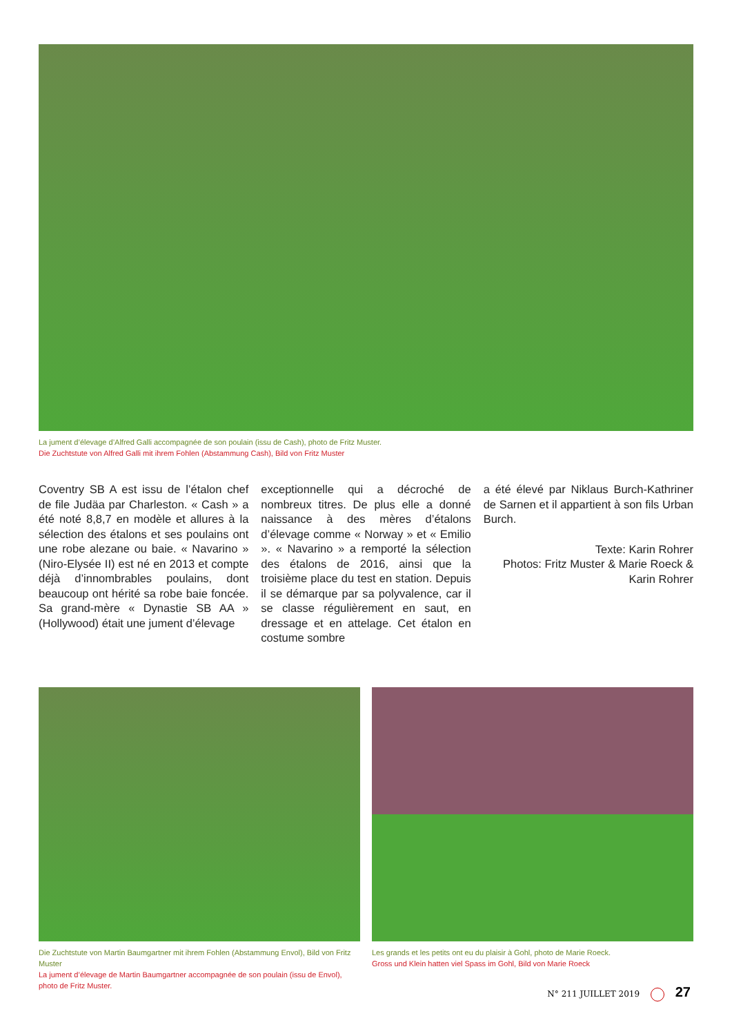La jument d’élevage d’Alfred Galli accompagnée de son poulain (issu de Cash), photo de Fritz Muster.
Die Zuchtstute von Alfred Galli mit ihrem Fohlen (Abstammung Cash), Bild von Fritz Muster
Coventry SB A est issu de l’étalon chef de file Judäa par Charleston. « Cash » a été noté 8,8,7 en modèle et allures à la sélection des étalons et ses poulains ont une robe alezane ou baie. « Navarino » (Niro-Elysée II) est né en 2013 et compte déjà d’innombrables poulains, dont beaucoup ont hérité sa robe baie foncée. Sa grand-mère « Dynastie SB AA » (Hollywood) était une jument d’élevage
exceptionnelle qui a décroché de nombreux titres. De plus elle a donné naissance à des mères d’étalons d’élevage comme « Norway » et « Emilio ». « Navarino » a remporté la sélection des étalons de 2016, ainsi que la troisième place du test en station. Depuis il se démarque par sa polyvalence, car il se classe régulièrement en saut, en dressage et en attelage. Cet étalon en costume sombre
a été élevé par Niklaus Burch-Kathriner de Sarnen et il appartient à son fils Urban Burch.
Texte: Karin Rohrer
Photos: Fritz Muster & Marie Roeck & Karin Rohrer
Die Zuchtstute von Martin Baumgartner mit ihrem Fohlen (Abstammung Envol), Bild von Fritz Muster
La jument d’élevage de Martin Baumgartner accompagnée de son poulain (issu de Envol), photo de Fritz Muster.
Les grands et les petits ont eu du plaisir à Gohl, photo de Marie Roeck.
Gross und Klein hatten viel Spass im Gohl, Bild von Marie Roeck
N° 211 JUILLET 2019 27